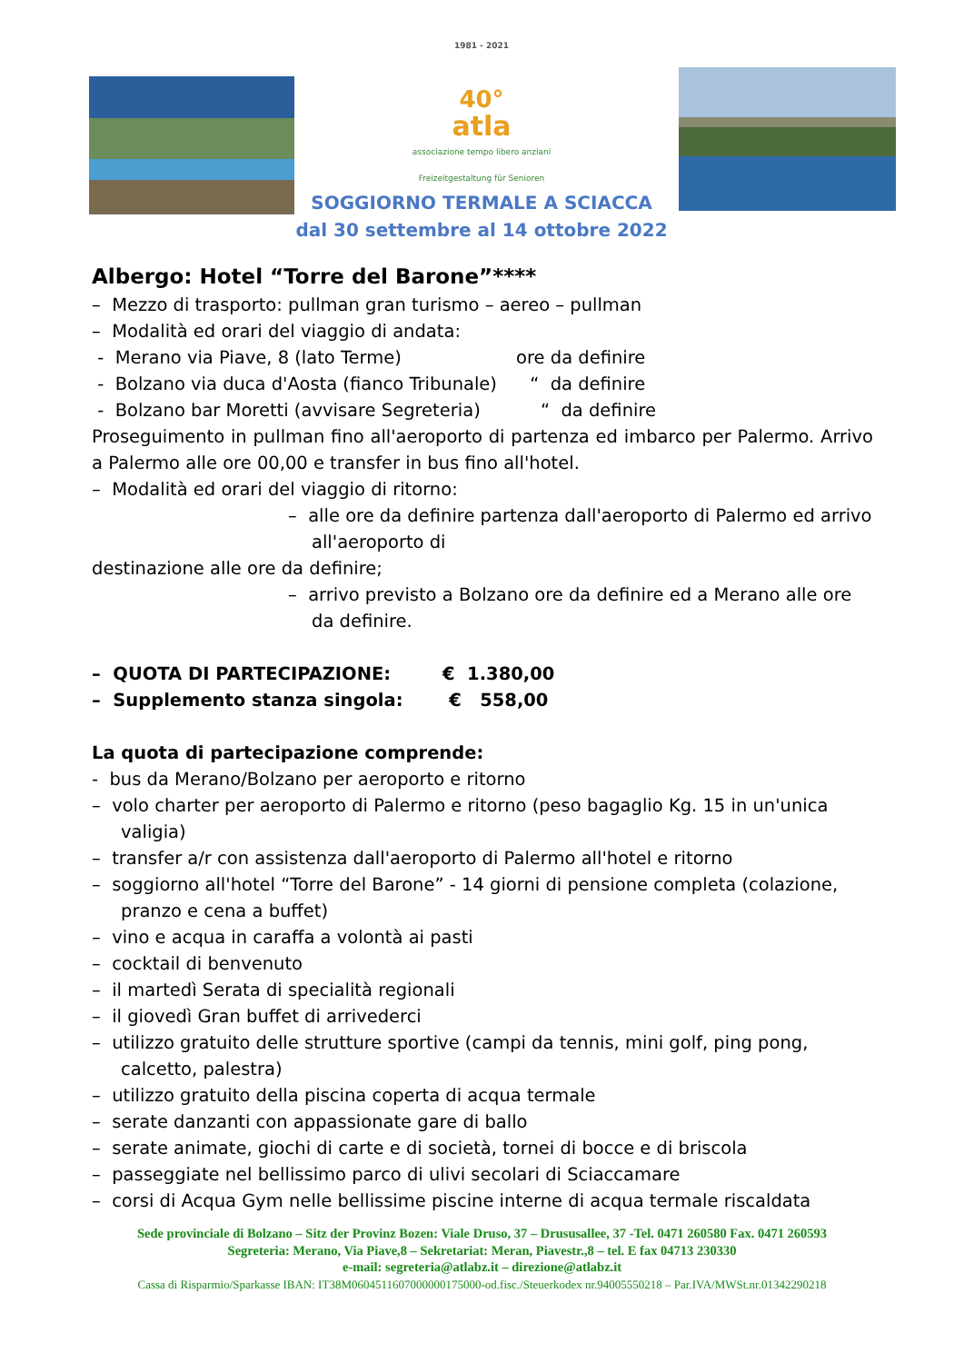1981 - 2021
40°
atla
associazione tempo libero anziani Freizeitgestaltung für Senioren
SOGGIORNO TERMALE A SCIACCA
dal 30 settembre al 14 ottobre 2022
Albergo: Hotel “Torre del Barone”****
– Mezzo di trasporto: pullman gran turismo – aereo – pullman
– Modalità ed orari del viaggio di andata:
- Merano via Piave, 8 (lato Terme) ore da definire
- Bolzano via duca d'Aosta (fianco Tribunale) “ da definire
- Bolzano bar Moretti (avvisare Segreteria) “ da definire
Proseguimento in pullman fino all'aeroporto di partenza ed imbarco per Palermo. Arrivo a Palermo alle ore 00,00 e transfer in bus fino all'hotel.
– Modalità ed orari del viaggio di ritorno:
– alle ore da definire partenza dall'aeroporto di Palermo ed arrivo all'aeroporto di
destinazione alle ore da definire;
– arrivo previsto a Bolzano ore da definire ed a Merano alle ore da definire.
– QUOTA DI PARTECIPAZIONE: € 1.380,00
– Supplemento stanza singola: € 558,00
La quota di partecipazione comprende:
- bus da Merano/Bolzano per aeroporto e ritorno
– volo charter per aeroporto di Palermo e ritorno (peso bagaglio Kg. 15 in un'unica valigia)
– transfer a/r con assistenza dall'aeroporto di Palermo all'hotel e ritorno
– soggiorno all'hotel “Torre del Barone” - 14 giorni di pensione completa (colazione, pranzo e cena a buffet)
– vino e acqua in caraffa a volontà ai pasti
– cocktail di benvenuto
– il martedì Serata di specialità regionali
– il giovedì Gran buffet di arrivederci
– utilizzo gratuito delle strutture sportive (campi da tennis, mini golf, ping pong, calcetto, palestra)
– utilizzo gratuito della piscina coperta di acqua termale
– serate danzanti con appassionate gare di ballo
– serate animate, giochi di carte e di società, tornei di bocce e di briscola
– passeggiate nel bellissimo parco di ulivi secolari di Sciaccamare
– corsi di Acqua Gym nelle bellissime piscine interne di acqua termale riscaldata
Sede provinciale di Bolzano – Sitz der Provinz Bozen: Viale Druso, 37 – Drususallee, 37 -Tel. 0471 260580 Fax. 0471 260593
Segreteria: Merano, Via Piave,8 – Sekretariat: Meran, Piavestr.,8 – tel. E fax 04713 230330
e-mail: segreteria@atlabz.it – direzione@atlabz.it
Cassa di Risparmio/Sparkasse IBAN: IT38M0604511607000000175000-od.fisc./Steuerkodex nr.94005550218 – Par.IVA/MWSt.nr.01342290218